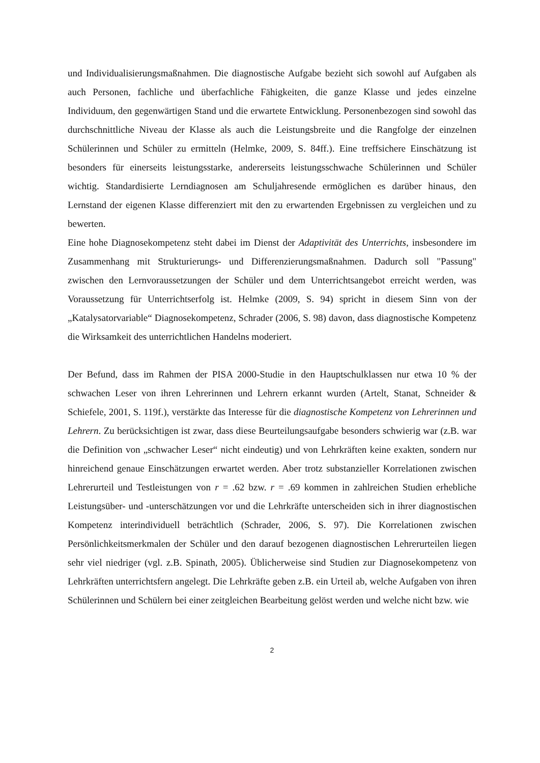und Individualisierungsmaßnahmen. Die diagnostische Aufgabe bezieht sich sowohl auf Aufgaben als auch Personen, fachliche und überfachliche Fähigkeiten, die ganze Klasse und jedes einzelne Individuum, den gegenwärtigen Stand und die erwartete Entwicklung. Personenbezogen sind sowohl das durchschnittliche Niveau der Klasse als auch die Leistungsbreite und die Rangfolge der einzelnen Schülerinnen und Schüler zu ermitteln (Helmke, 2009, S. 84ff.). Eine treffsichere Einschätzung ist besonders für einerseits leistungsstarke, andererseits leistungsschwache Schülerinnen und Schüler wichtig. Standardisierte Lerndiagnosen am Schuljahresende ermöglichen es darüber hinaus, den Lernstand der eigenen Klasse differenziert mit den zu erwartenden Ergebnissen zu vergleichen und zu bewerten.
Eine hohe Diagnosekompetenz steht dabei im Dienst der Adaptivität des Unterrichts, insbesondere im Zusammenhang mit Strukturierungs- und Differenzierungsmaßnahmen. Dadurch soll "Passung" zwischen den Lernvoraussetzungen der Schüler und dem Unterrichtsangebot erreicht werden, was Voraussetzung für Unterrichtserfolg ist. Helmke (2009, S. 94) spricht in diesem Sinn von der „Katalysatorvariable“ Diagnosekompetenz, Schrader (2006, S. 98) davon, dass diagnostische Kompetenz die Wirksamkeit des unterrichtlichen Handelns moderiert.
Der Befund, dass im Rahmen der PISA 2000-Studie in den Hauptschulklassen nur etwa 10 % der schwachen Leser von ihren Lehrerinnen und Lehrern erkannt wurden (Artelt, Stanat, Schneider & Schiefele, 2001, S. 119f.), verstärkte das Interesse für die diagnostische Kompetenz von Lehrerinnen und Lehrern. Zu berücksichtigen ist zwar, dass diese Beurteilungsaufgabe besonders schwierig war (z.B. war die Definition von „schwacher Leser“ nicht eindeutig) und von Lehrkräften keine exakten, sondern nur hinreichend genaue Einschätzungen erwartet werden. Aber trotz substanzieller Korrelationen zwischen Lehrerurteil und Testleistungen von r = .62 bzw. r = .69 kommen in zahlreichen Studien erhebliche Leistungsüber- und -unterschätzungen vor und die Lehrkräfte unterscheiden sich in ihrer diagnostischen Kompetenz interindividuell beträchtlich (Schrader, 2006, S. 97). Die Korrelationen zwischen Persönlichkeitsmerkmalen der Schüler und den darauf bezogenen diagnostischen Lehrerurteilen liegen sehr viel niedriger (vgl. z.B. Spinath, 2005). Üblicherweise sind Studien zur Diagnosekompetenz von Lehrkräften unterrichtsfern angelegt. Die Lehrkräfte geben z.B. ein Urteil ab, welche Aufgaben von ihren Schülerinnen und Schülern bei einer zeitgleichen Bearbeitung gelöst werden und welche nicht bzw. wie
2